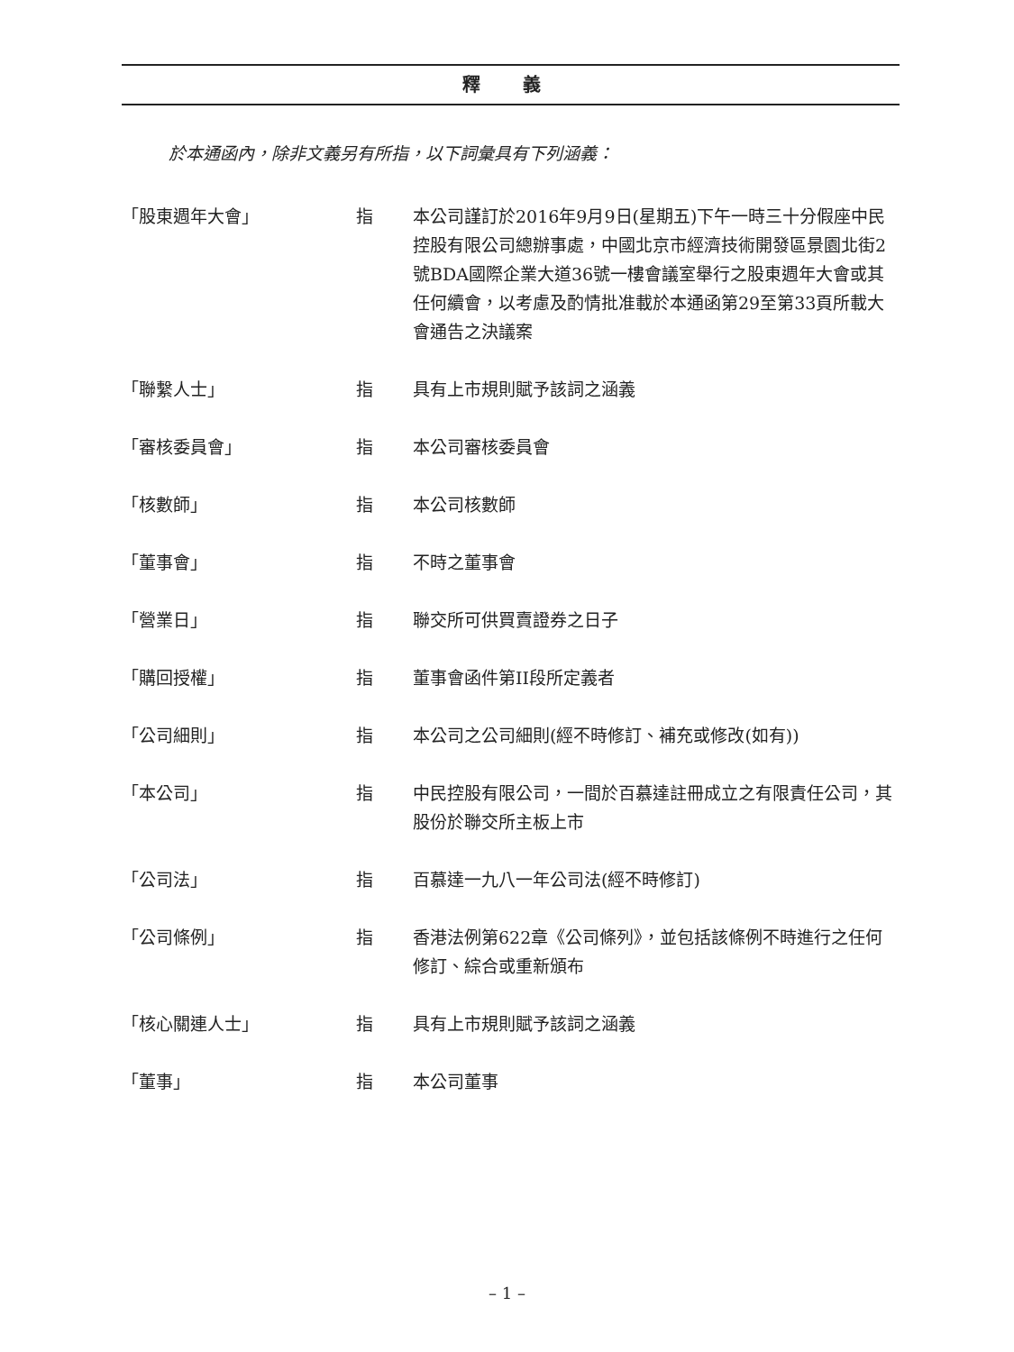釋 義
於本通函內，除非文義另有所指，以下詞彙具有下列涵義：
| 「股東週年大會」 | 指 | 本公司謹訂於2016年9月9日(星期五)下午一時三十分假座中民控股有限公司總辦事處，中國北京市經濟技術開發區景園北街2號BDA國際企業大道36號一樓會議室舉行之股東週年大會或其任何續會，以考慮及酌情批准載於本通函第29至第33頁所載大會通告之決議案 |
| 「聯繫人士」 | 指 | 具有上市規則賦予該詞之涵義 |
| 「審核委員會」 | 指 | 本公司審核委員會 |
| 「核數師」 | 指 | 本公司核數師 |
| 「董事會」 | 指 | 不時之董事會 |
| 「營業日」 | 指 | 聯交所可供買賣證券之日子 |
| 「購回授權」 | 指 | 董事會函件第II段所定義者 |
| 「公司細則」 | 指 | 本公司之公司細則(經不時修訂、補充或修改(如有)) |
| 「本公司」 | 指 | 中民控股有限公司，一間於百慕達註冊成立之有限責任公司，其股份於聯交所主板上市 |
| 「公司法」 | 指 | 百慕達一九八一年公司法(經不時修訂) |
| 「公司條例」 | 指 | 香港法例第622章《公司條列》，並包括該條例不時進行之任何修訂、綜合或重新頒布 |
| 「核心關連人士」 | 指 | 具有上市規則賦予該詞之涵義 |
| 「董事」 | 指 | 本公司董事 |
– 1 –